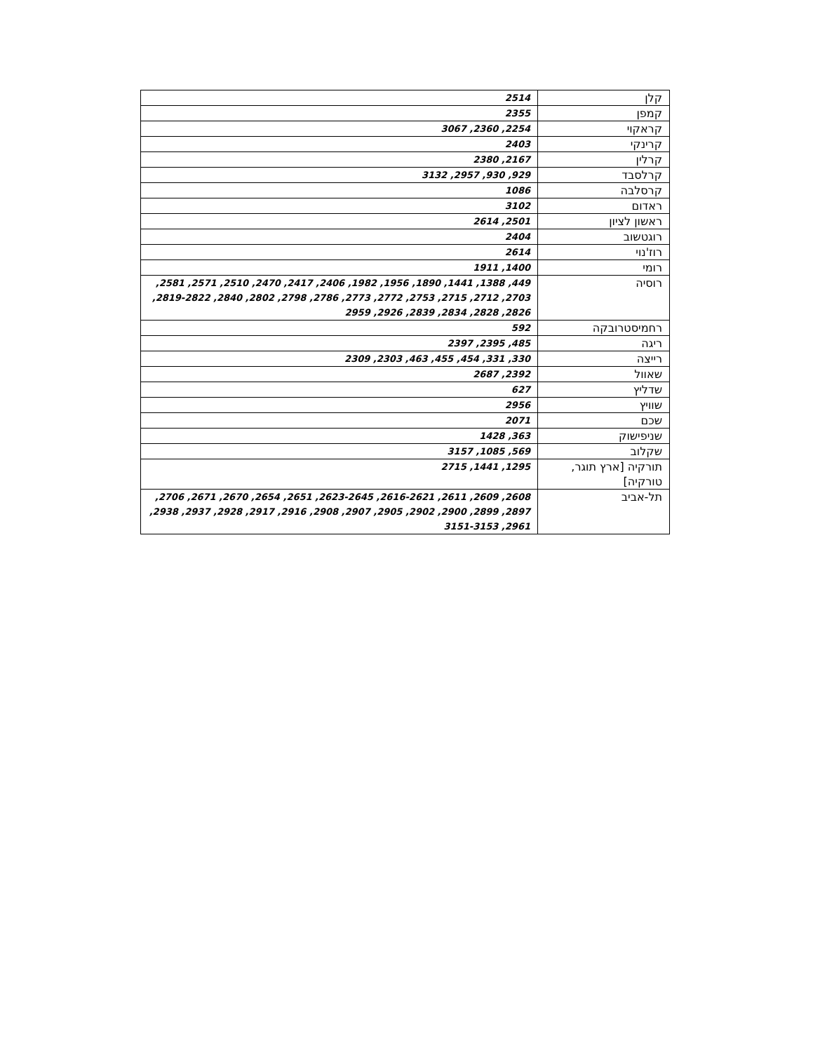| קלן | 2514 |
| קמפן | 2355 |
| קראקוי | 2254, 2360, 3067 |
| קרינקי | 2403 |
| קרלין | 2167, 2380 |
| קרלסבד | 929, 930, 2957, 3132 |
| קרסלבה | 1086 |
| ראדום | 3102 |
| ראשון לציון | 2501, 2614 |
| רוגטשוב | 2404 |
| רוז'נוי | 2614 |
| רומי | 1400, 1911 |
| רוסיה | 449, 1388, 1441, 1890, 1956, 1982, 2406, 2417, 2470, 2510, 2571, 2581, 2703, 2712, 2715, 2753, 2772, 2773, 2786, 2798, 2802, 2840, 2819-2822, 2826, 2828, 2834, 2839, 2926, 2959 |
| רחמיסטרובקה | 592 |
| ריגה | 485, 2395, 2397 |
| רייצה | 330, 331, 454, 455, 463, 2303, 2309 |
| שאוול | 2392, 2687 |
| שדליץ | 627 |
| שוויץ | 2956 |
| שכם | 2071 |
| שניפישוק | 363, 1428 |
| שקלוב | 569, 1085, 3157 |
| תורקיה [ארץ תוגר, טורקיה] | 1295, 1441, 2715 |
| תל-אביב | 2608, 2609, 2611, 2616-2621, 2623-2645, 2651, 2654, 2670, 2671, 2706, 2897, 2899, 2900, 2902, 2905, 2907, 2908, 2916, 2917, 2928, 2937, 2938, 2961, 3151-3153 |